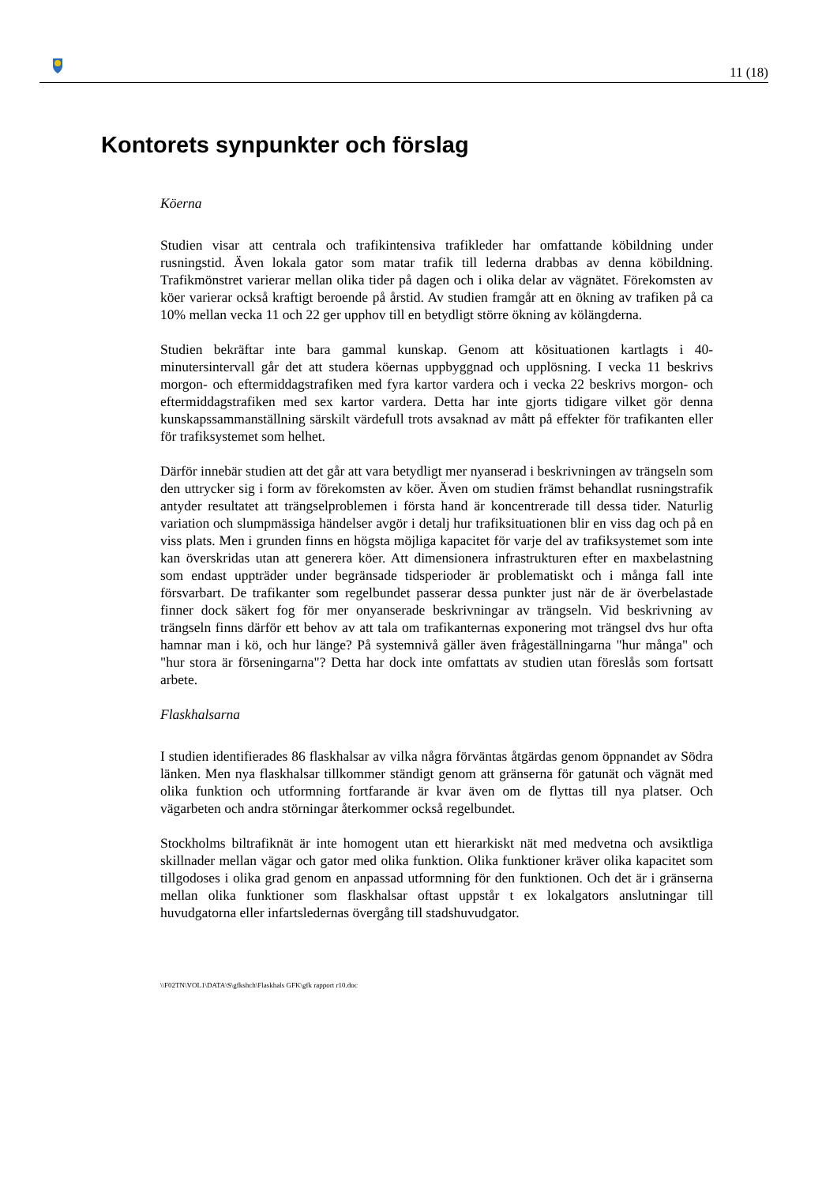11 (18)
Kontorets synpunkter och förslag
Köerna
Studien visar att centrala och trafikintensiva trafikleder har omfattande köbildning under rusningstid. Även lokala gator som matar trafik till lederna drabbas av denna köbildning. Trafikmönstret varierar mellan olika tider på dagen och i olika delar av vägnätet. Förekomsten av köer varierar också kraftigt beroende på årstid. Av studien framgår att en ökning av trafiken på ca 10% mellan vecka 11 och 22 ger upphov till en betydligt större ökning av kölängderna.
Studien bekräftar inte bara gammal kunskap. Genom att kösituationen kartlagts i 40-minutersintervall går det att studera köernas uppbyggnad och upplösning. I vecka 11 beskrivs morgon- och eftermiddagstrafiken med fyra kartor vardera och i vecka 22 beskrivs morgon- och eftermiddagstrafiken med sex kartor vardera. Detta har inte gjorts tidigare vilket gör denna kunskapssammanställning särskilt värdefull trots avsaknad av mått på effekter för trafikanten eller för trafiksystemet som helhet.
Därför innebär studien att det går att vara betydligt mer nyanserad i beskrivningen av trängseln som den uttrycker sig i form av förekomsten av köer. Även om studien främst behandlat rusningstrafik antyder resultatet att trängselproblemen i första hand är koncentrerade till dessa tider. Naturlig variation och slumpmässiga händelser avgör i detalj hur trafiksituationen blir en viss dag och på en viss plats. Men i grunden finns en högsta möjliga kapacitet för varje del av trafiksystemet som inte kan överskridas utan att generera köer. Att dimensionera infrastrukturen efter en maxbelastning som endast uppträder under begränsade tidsperioder är problematiskt och i många fall inte försvarbart. De trafikanter som regelbundet passerar dessa punkter just när de är överbelastade finner dock säkert fog för mer onyanserade beskrivningar av trängseln. Vid beskrivning av trängseln finns därför ett behov av att tala om trafikanternas exponering mot trängsel dvs hur ofta hamnar man i kö, och hur länge? På systemnivå gäller även frågeställningarna "hur många" och "hur stora är förseningarna"? Detta har dock inte omfattats av studien utan föreslås som fortsatt arbete.
Flaskhalsarna
I studien identifierades 86 flaskhalsar av vilka några förväntas åtgärdas genom öppnandet av Södra länken. Men nya flaskhalsar tillkommer ständigt genom att gränserna för gatunät och vägnät med olika funktion och utformning fortfarande är kvar även om de flyttas till nya platser. Och vägarbeten och andra störningar återkommer också regelbundet.
Stockholms biltrafiknät är inte homogent utan ett hierarkiskt nät med medvetna och avsiktliga skillnader mellan vägar och gator med olika funktion. Olika funktioner kräver olika kapacitet som tillgodoses i olika grad genom en anpassad utformning för den funktionen. Och det är i gränserna mellan olika funktioner som flaskhalsar oftast uppstår t ex lokalgators anslutningar till huvudgatorna eller infartsledernas övergång till stadshuvudgator.
\\F02TN\VOL1\DATA\S\gfkshch\Flaskhals GFK\gfk rapport r10.doc